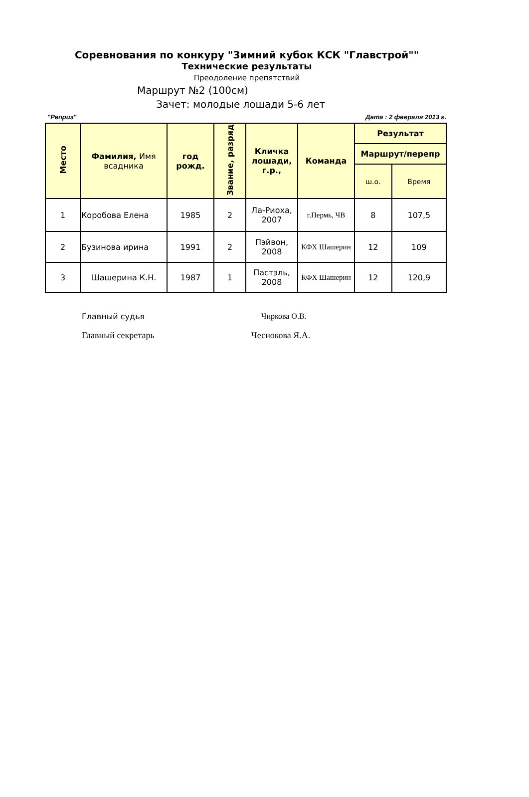Соревнования по конкуру "Зимний кубок КСК "Главстрой""
Технические результаты
Преодоление препятствий
Маршрут №2 (100см)
Зачет: молодые лошади 5-6 лет
"Реприз" Дата : 2 февраля 2013 г.
| Место | Фамилия, Имя всадника | год рожд. | Звание, разряд | Кличка лошади, г.р., | Команда | Результат | |
| --- | --- | --- | --- | --- | --- | --- | --- |
| | | | | | | Маршрут/перепр | |
| | | | | | | ш.о. | Время |
| 1 | Коробова Елена | 1985 | 2 | Ла-Риоха, 2007 | г.Пермь, ЧВ | 8 | 107,5 |
| 2 | Бузинова ирина | 1991 | 2 | Пэйвон, 2008 | КФХ Шашерин | 12 | 109 |
| 3 | Шашерина К.Н. | 1987 | 1 | Пастэль, 2008 | КФХ Шашерин | 12 | 120,9 |
Главный судья Чиркова О.В.
Главный секретарь Чеснокова Я.А.